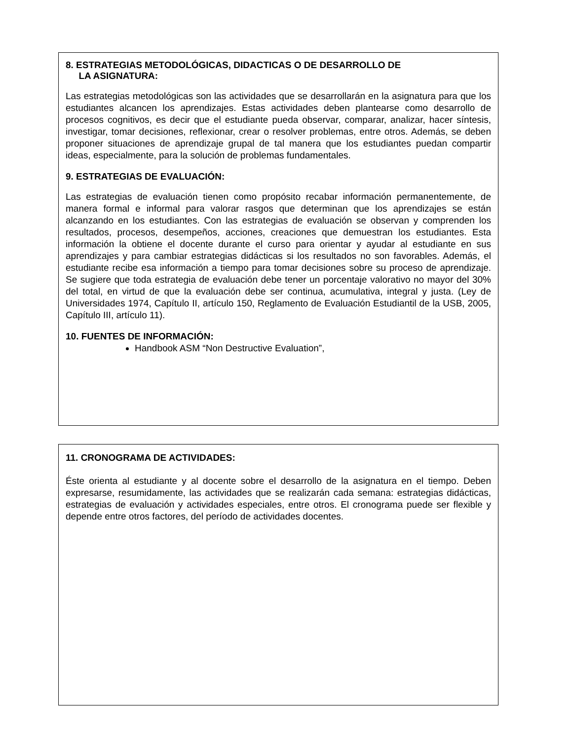8. ESTRATEGIAS METODOLÓGICAS, DIDACTICAS O DE DESARROLLO DE
LA ASIGNATURA:
Las estrategias metodológicas son las actividades que se desarrollarán en la asignatura para que los estudiantes alcancen los aprendizajes. Estas actividades deben plantearse como desarrollo de procesos cognitivos, es decir que el estudiante pueda observar, comparar, analizar, hacer síntesis, investigar, tomar decisiones, reflexionar, crear o resolver problemas, entre otros. Además, se deben proponer situaciones de aprendizaje grupal de tal manera que los estudiantes puedan compartir ideas, especialmente, para la solución de problemas fundamentales.
9. ESTRATEGIAS DE EVALUACIÓN:
Las estrategias de evaluación tienen como propósito recabar información permanentemente, de manera formal e informal para valorar rasgos que determinan que los aprendizajes se están alcanzando en los estudiantes. Con las estrategias de evaluación se observan y comprenden los resultados, procesos, desempeños, acciones, creaciones que demuestran los estudiantes. Esta información la obtiene el docente durante el curso para orientar y ayudar al estudiante en sus aprendizajes y para cambiar estrategias didácticas si los resultados no son favorables. Además, el estudiante recibe esa información a tiempo para tomar decisiones sobre su proceso de aprendizaje. Se sugiere que toda estrategia de evaluación debe tener un porcentaje valorativo no mayor del 30% del total, en virtud de que la evaluación debe ser continua, acumulativa, integral y justa. (Ley de Universidades 1974, Capítulo II, artículo 150, Reglamento de Evaluación Estudiantil de la USB, 2005, Capítulo III, artículo 11).
10. FUENTES DE INFORMACIÓN:
Handbook ASM “Non Destructive Evaluation”,
11. CRONOGRAMA DE ACTIVIDADES:
Éste orienta al estudiante y al docente sobre el desarrollo de la asignatura en el tiempo. Deben expresarse, resumidamente, las actividades que se realizarán cada semana: estrategias didácticas, estrategias de evaluación y actividades especiales, entre otros. El cronograma puede ser flexible y depende entre otros factores, del período de actividades docentes.